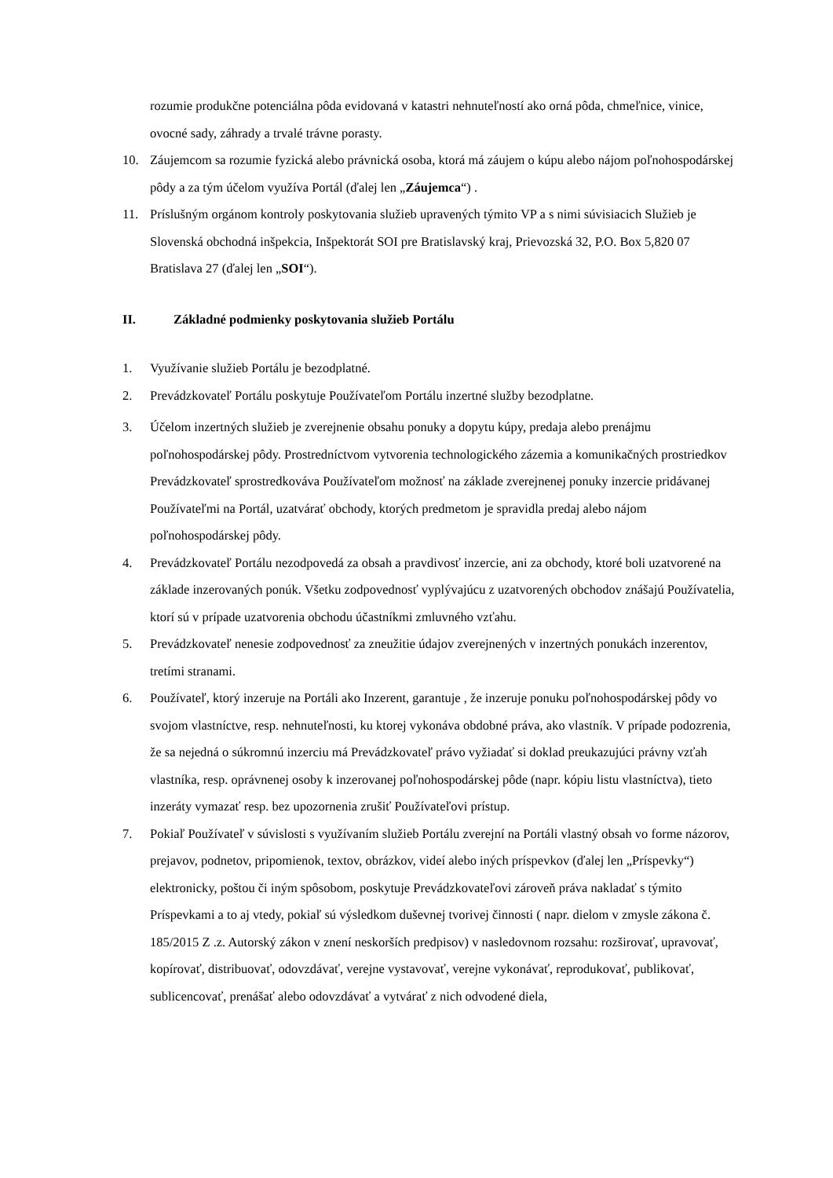rozumie produkčne potenciálna pôda evidovaná v katastri nehnuteľností ako orná pôda, chmeľnice, vinice, ovocné sady, záhrady a trvalé trávne porasty.
10. Záujemcom sa rozumie fyzická alebo právnická osoba, ktorá má záujem o kúpu alebo nájom poľnohospodárskej pôdy a za tým účelom využíva Portál (ďalej len „Záujemca“) .
11. Príslušným orgánom kontroly poskytovania služieb upravených týmito VP a s nimi súvisiacich Služieb je Slovenská obchodná inšpekcia, Inšpektorát SOI pre Bratislavský kraj, Prievozská 32, P.O. Box 5,820 07 Bratislava 27 (ďalej len „SOI“).
II. Základné podmienky poskytovania služieb Portálu
1. Využívanie služieb Portálu je bezodplatné.
2. Prevádzkovateľ Portálu poskytuje Používateľom Portálu inzertné služby bezodplatne.
3. Účelom inzertných služieb je zverejnenie obsahu ponuky a dopytu kúpy, predaja alebo prenájmu poľnohospodárskej pôdy. Prostredníctvom vytvorenia technologického zázemia a komunikačných prostriedkov Prevádzkovateľ sprostredkováva Používateľom možnosť na základe zverejnenej ponuky inzercie pridávanej Používateľmi na Portál, uzatvárať obchody, ktorých predmetom je spravidla predaj alebo nájom poľnohospodárskej pôdy.
4. Prevádzkovateľ Portálu nezodpovedá za obsah a pravdivosť inzercie, ani za obchody, ktoré boli uzatvorené na základe inzerovaných ponúk. Všetku zodpovednosť vyplývajúcu z uzatvorených obchodov znášajú Používatelia, ktorí sú v prípade uzatvorenia obchodu účastníkmi zmluvného vzťahu.
5. Prevádzkovateľ nenesie zodpovednosť za zneužitie údajov zverejnených v inzertných ponukách inzerentov, tretími stranami.
6. Používateľ, ktorý inzeruje na Portáli ako Inzerent, garantuje , že inzeruje ponuku poľnohospodárskej pôdy vo svojom vlastníctve, resp. nehnuteľnosti, ku ktorej vykonáva obdobné práva, ako vlastník. V prípade podozrenia, že sa nejedná o súkromnú inzerciu má Prevádzkovateľ právo vyžiadať si doklad preukazujúci právny vzťah vlastníka, resp. oprávnenej osoby k inzerovanej poľnohospodárskej pôde (napr. kópiu listu vlastníctva), tieto inzeráty vymazať resp. bez upozornenia zrušiť Používateľovi prístup.
7. Pokiaľ Používateľ v súvislosti s využívaním služieb Portálu zverejní na Portáli vlastný obsah vo forme názorov, prejavov, podnetov, pripomienok, textov, obrázkov, videí alebo iných príspevkov (ďalej len „Príspevky“) elektronicky, poštou či iným spôsobom, poskytuje Prevádzkovateľovi zároveň práva nakladať s týmito Príspevkami a to aj vtedy, pokiaľ sú výsledkom duševnej tvorivej činnosti ( napr. dielom v zmysle zákona č. 185/2015 Z .z. Autorský zákon v znení neskorších predpisov) v nasledovnom rozsahu: rozširovať, upravovať, kopírovať, distribuovať, odovzdávať, verejne vystavovať, verejne vykonávať, reprodukovať, publikovať, sublicencovať, prenášať alebo odovzdávať a vytvárať z nich odvodené diela,